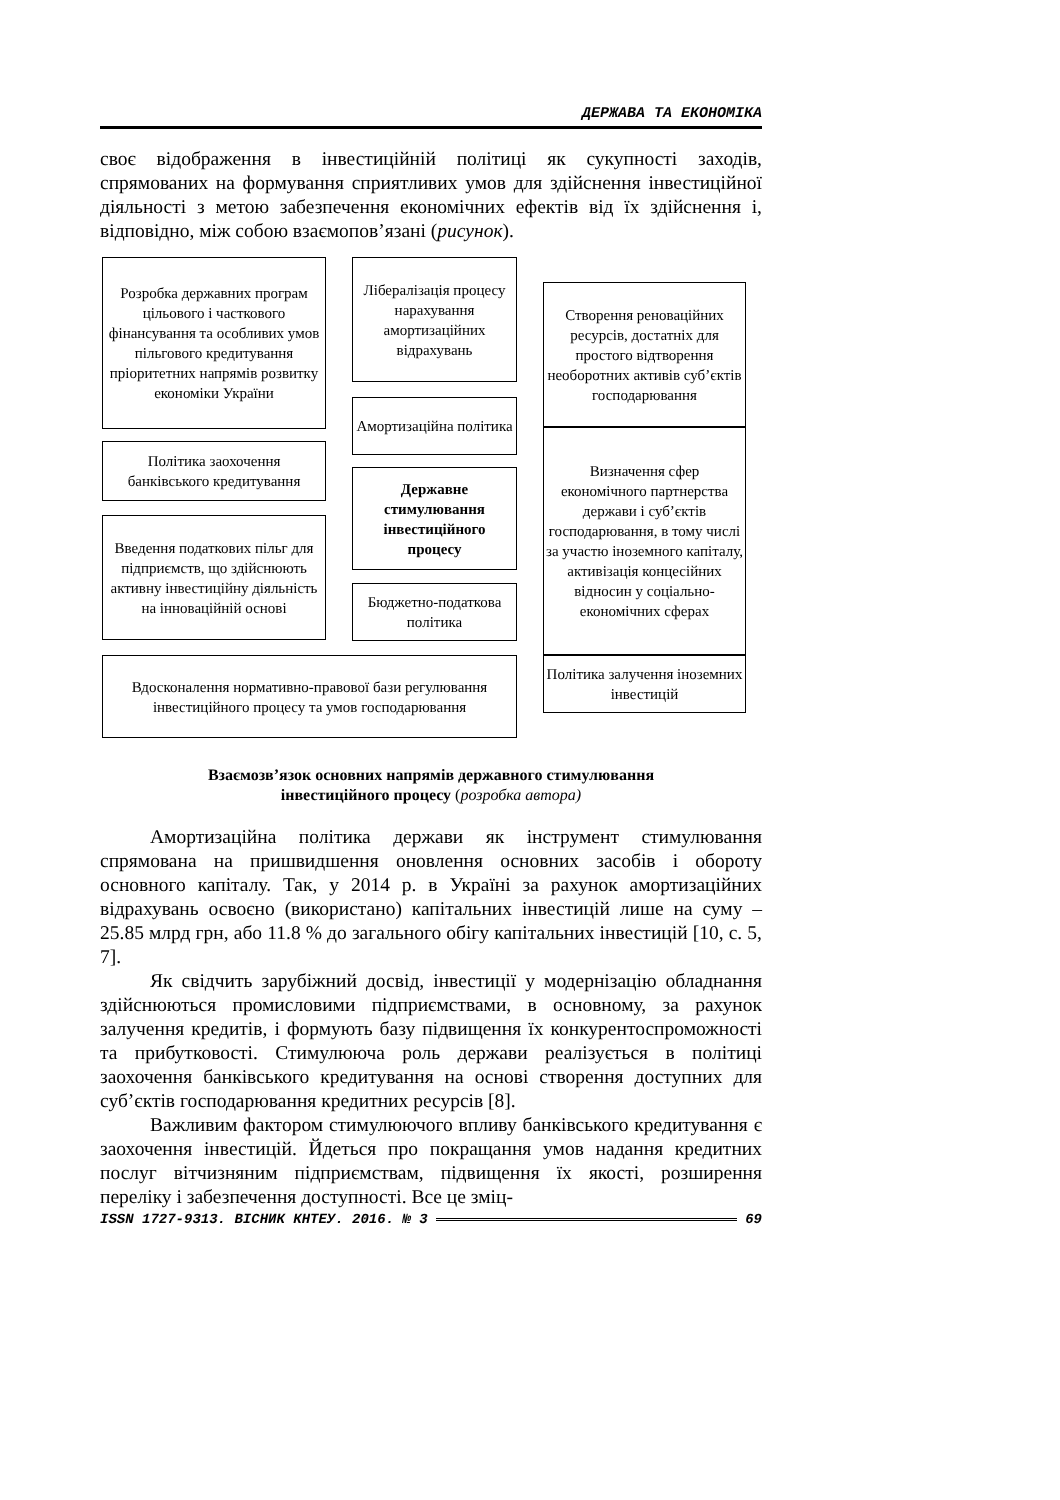ДЕРЖАВА ТА ЕКОНОМІКА
своє відображення в інвестиційній політиці як сукупності заходів, спрямованих на формування сприятливих умов для здійснення інвестиційної діяльності з метою забезпечення економічних ефектів від їх здійснення і, відповідно, між собою взаємопов’язані (рисунок).
Розробка державних програм цільового і часткового фінансування та особливих умов пільгового кредитування пріоритетних напрямів розвитку економіки України
Лібералізація процесу нарахування амортизаційних відрахувань
Створення реноваційних ресурсів, достатніх для простого відтворення необоротних активів суб’єктів господарювання
Амортизаційна політика
Політика заохочення банківського кредитування
Державне стимулювання інвестиційного процесу
Визначення сфер економічного партнерства держави і суб’єктів господарювання, в тому числі за участю іноземного капіталу, активізація концесійних відносин у соціально-економічних сферах
Введення податкових пільг для підприємств, що здійснюють активну інвестиційну діяльність на інноваційній основі
Бюджетно-податкова політика
Вдосконалення нормативно-правової бази регулювання інвестиційного процесу та умов господарювання
Політика залучення іноземних інвестицій
Взаємозв’язок основних напрямів державного стимулювання
інвестиційного процесу (розробка автора)
Амортизаційна політика держави як інструмент стимулювання спрямована на пришвидшення оновлення основних засобів і обороту основного капіталу. Так, у 2014 р. в Україні за рахунок амортизаційних відрахувань освоєно (використано) капітальних інвестицій лише на суму – 25.85 млрд грн, або 11.8 % до загального обігу капітальних інвестицій [10, с. 5, 7].
Як свідчить зарубіжний досвід, інвестиції у модернізацію обладнання здійснюються промисловими підприємствами, в основному, за рахунок залучення кредитів, і формують базу підвищення їх конкурентоспроможності та прибутковості. Стимулююча роль держави реалізується в політиці заохочення банківського кредитування на основі створення доступних для суб’єктів господарювання кредитних ресурсів [8].
Важливим фактором стимулюючого впливу банківського кредитування є заохочення інвестицій. Йдеться про покращання умов надання кредитних послуг вітчизняним підприємствам, підвищення їх якості, розширення переліку і забезпечення доступності. Все це зміц-
ISSN 1727-9313. ВІСНИК КНТЕУ. 2016. № 3 69